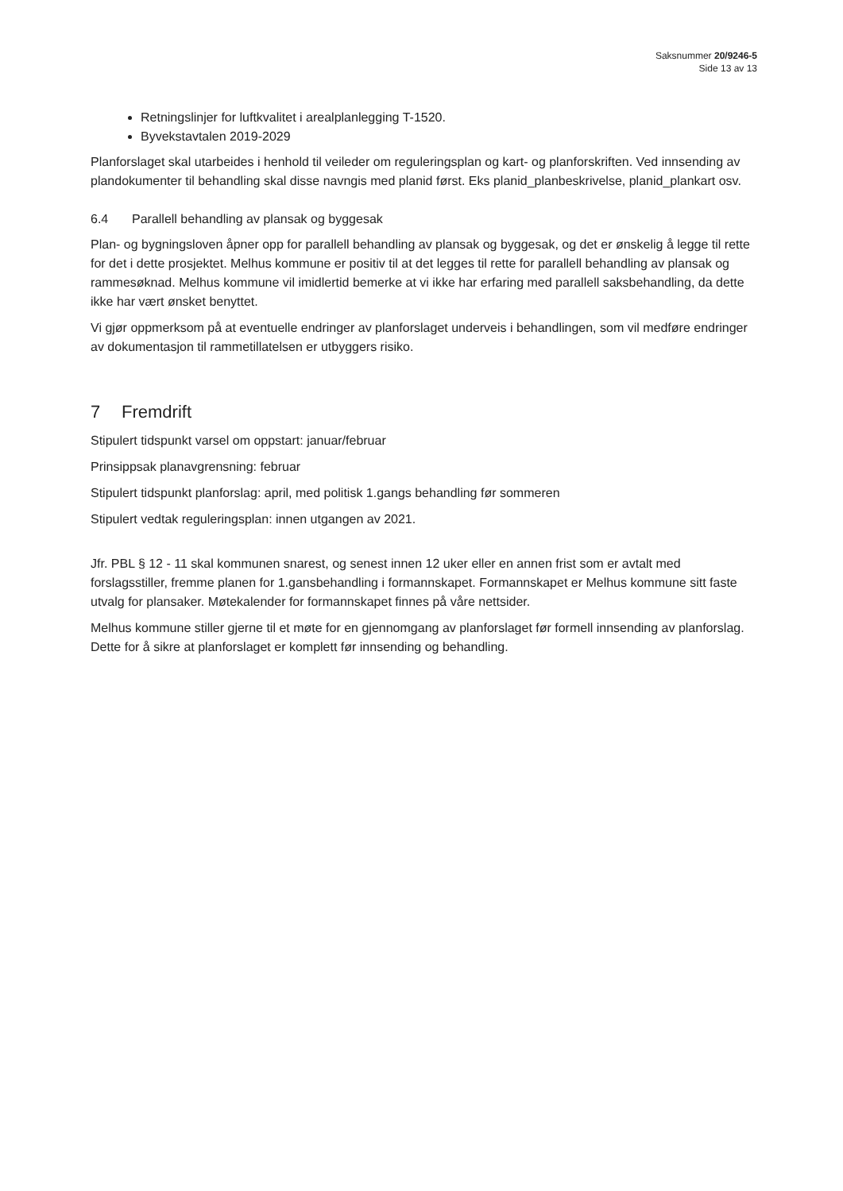Saksnummer 20/9246-5
Side 13 av 13
Retningslinjer for luftkvalitet i arealplanlegging T-1520.
Byvekstavtalen 2019-2029
Planforslaget skal utarbeides i henhold til veileder om reguleringsplan og kart- og planforskriften. Ved innsending av plandokumenter til behandling skal disse navngis med planid først. Eks planid_planbeskrivelse, planid_plankart osv.
6.4 Parallell behandling av plansak og byggesak
Plan- og bygningsloven åpner opp for parallell behandling av plansak og byggesak, og det er ønskelig å legge til rette for det i dette prosjektet. Melhus kommune er positiv til at det legges til rette for parallell behandling av plansak og rammesøknad. Melhus kommune vil imidlertid bemerke at vi ikke har erfaring med parallell saksbehandling, da dette ikke har vært ønsket benyttet.
Vi gjør oppmerksom på at eventuelle endringer av planforslaget underveis i behandlingen, som vil medføre endringer av dokumentasjon til rammetillatelsen er utbyggers risiko.
7 Fremdrift
Stipulert tidspunkt varsel om oppstart: januar/februar
Prinsippsak planavgrensning: februar
Stipulert tidspunkt planforslag: april, med politisk 1.gangs behandling før sommeren
Stipulert vedtak reguleringsplan: innen utgangen av 2021.
Jfr. PBL § 12 - 11 skal kommunen snarest, og senest innen 12 uker eller en annen frist som er avtalt med forslagsstiller, fremme planen for 1.gansbehandling i formannskapet. Formannskapet er Melhus kommune sitt faste utvalg for plansaker. Møtekalender for formannskapet finnes på våre nettsider.
Melhus kommune stiller gjerne til et møte for en gjennomgang av planforslaget før formell innsending av planforslag. Dette for å sikre at planforslaget er komplett før innsending og behandling.